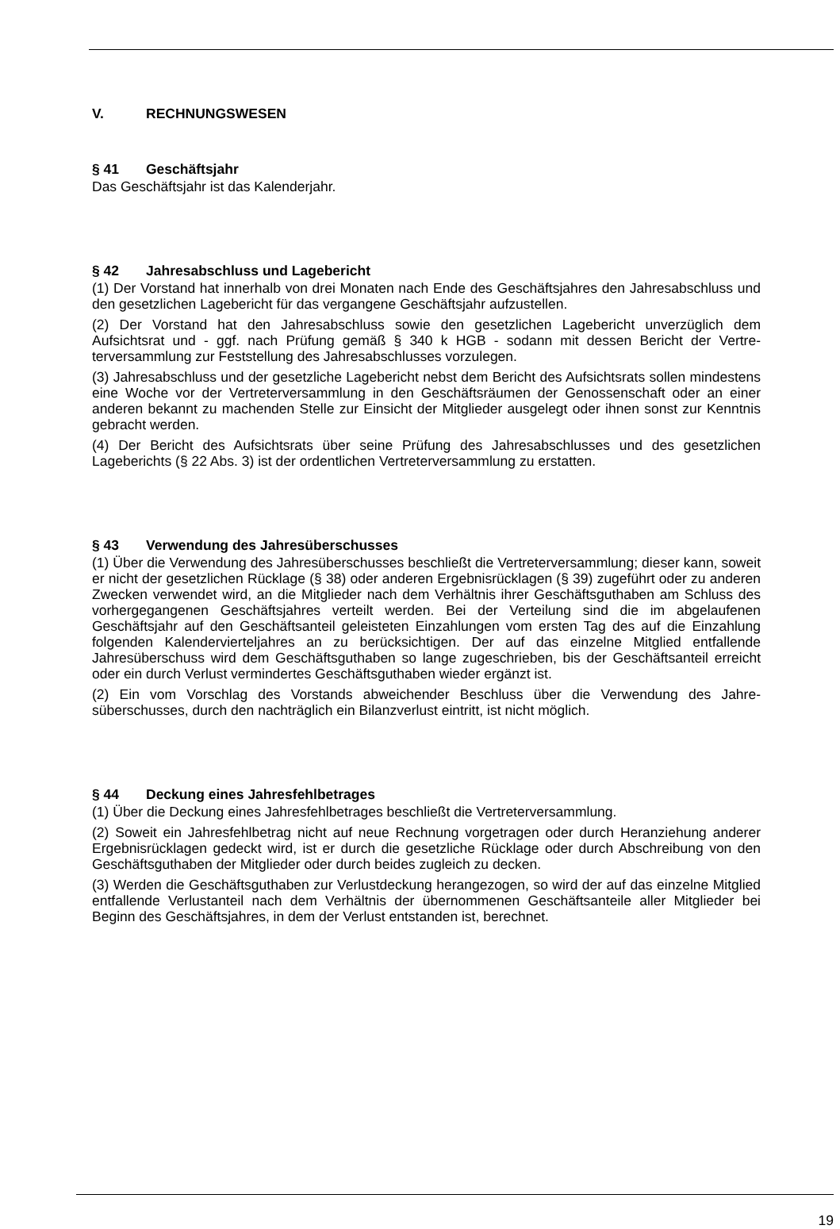V. RECHNUNGSWESEN
§ 41 Geschäftsjahr
Das Geschäftsjahr ist das Kalenderjahr.
§ 42 Jahresabschluss und Lagebericht
(1) Der Vorstand hat innerhalb von drei Monaten nach Ende des Geschäftsjahres den Jahres­abschluss und den gesetzlichen Lagebericht für das vergangene Geschäftsjahr aufzustellen.
(2) Der Vorstand hat den Jahresabschluss sowie den gesetzlichen Lagebericht unverzüglich dem Aufsichtsrat und - ggf. nach Prüfung gemäß § 340 k HGB - sodann mit dessen Bericht der Vertre­terversammlung zur Feststellung des Jahresabschlusses vorzulegen.
(3) Jahresabschluss und der gesetzliche Lagebericht nebst dem Bericht des Aufsichtsrats sollen mindestens eine Woche vor der Vertreterversammlung in den Geschäftsräumen der Genossen­schaft oder an einer anderen bekannt zu machenden Stelle zur Einsicht der Mitglieder ausgelegt oder ihnen sonst zur Kenntnis gebracht werden.
(4) Der Bericht des Aufsichtsrats über seine Prüfung des Jahresabschlusses und des gesetzli­chen Lageberichts (§ 22 Abs. 3) ist der ordentlichen Vertreterversammlung zu erstatten.
§ 43 Verwendung des Jahresüberschusses
(1) Über die Verwendung des Jahresüberschusses beschließt die Vertreterversammlung; dieser kann, soweit er nicht der gesetzlichen Rücklage (§ 38) oder anderen Ergebnisrücklagen (§ 39) zugeführt oder zu anderen Zwecken verwendet wird, an die Mitglieder nach dem Verhältnis ihrer Geschäftsguthaben am Schluss des vorhergegangenen Geschäftsjahres verteilt werden. Bei der Verteilung sind die im abgelaufenen Geschäftsjahr auf den Geschäftsanteil geleisteten Einzahlun­gen vom ersten Tag des auf die Einzahlung folgenden Kalendervierteljahres an zu berücksichti­gen. Der auf das einzelne Mitglied entfallende Jahresüberschuss wird dem Geschäftsguthaben so lange zugeschrieben, bis der Geschäftsanteil erreicht oder ein durch Verlust vermindertes Ge­schäftsguthaben wieder ergänzt ist.
(2) Ein vom Vorschlag des Vorstands abweichender Beschluss über die Verwendung des Jahre­süberschusses, durch den nachträglich ein Bilanzverlust eintritt, ist nicht möglich.
§ 44 Deckung eines Jahresfehlbetrages
(1) Über die Deckung eines Jahresfehlbetrages beschließt die Vertreterversammlung.
(2) Soweit ein Jahresfehlbetrag nicht auf neue Rechnung vorgetragen oder durch Heranziehung anderer Ergebnisrücklagen gedeckt wird, ist er durch die gesetzliche Rücklage oder durch Ab­schreibung von den Geschäftsguthaben der Mitglieder oder durch beides zugleich zu decken.
(3) Werden die Geschäftsguthaben zur Verlustdeckung herangezogen, so wird der auf das ein­zelne Mitglied entfallende Verlustanteil nach dem Verhältnis der übernommenen Geschäftsanteile aller Mitglieder bei Beginn des Geschäftsjahres, in dem der Verlust entstanden ist, berechnet.
19